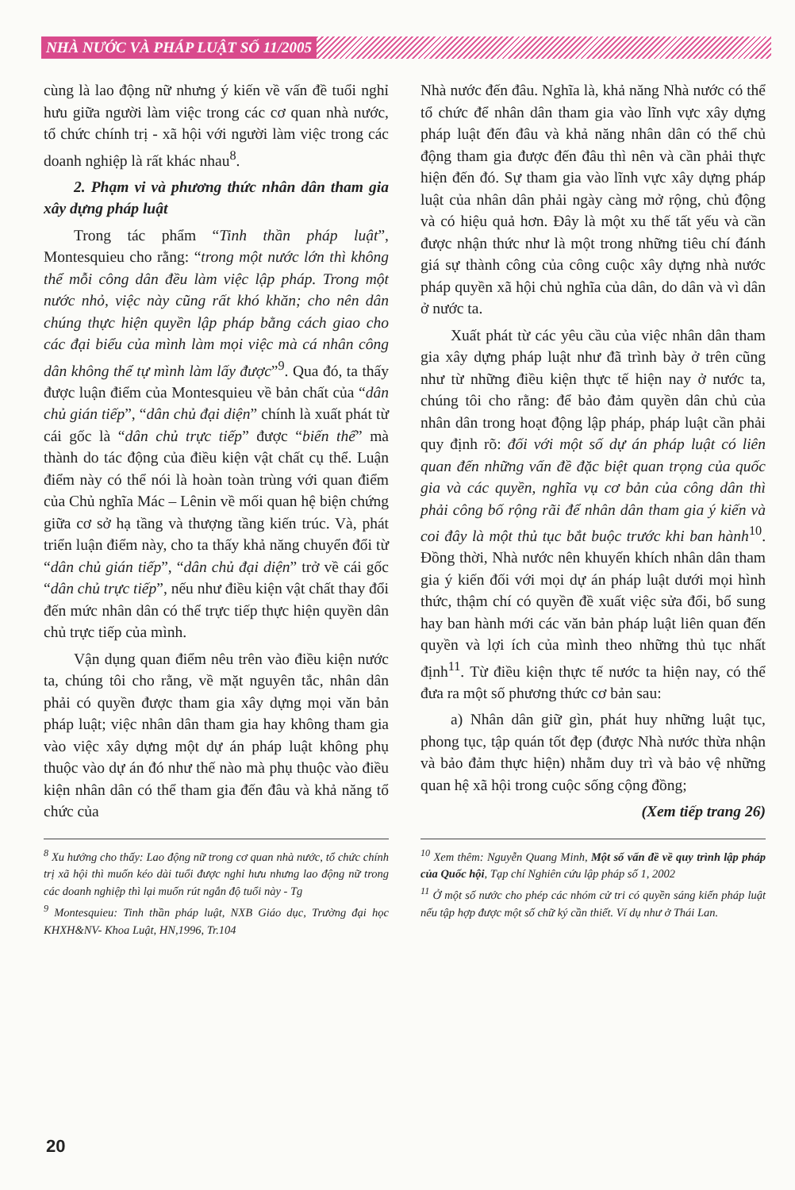NHÀ NƯỚC VÀ PHÁP LUẬT SỐ 11/2005
cùng là lao động nữ nhưng ý kiến về vấn đề tuổi nghỉ hưu giữa người làm việc trong các cơ quan nhà nước, tổ chức chính trị - xã hội với người làm việc trong các doanh nghiệp là rất khác nhau<sup>8</sup>.
2. Phạm vi và phương thức nhân dân tham gia xây dựng pháp luật
Trong tác phẩm “Tinh thần pháp luật”, Montesquieu cho rằng: “trong một nước lớn thì không thể mỗi công dân đều làm việc lập pháp. Trong một nước nhỏ, việc này cũng rất khó khăn; cho nên dân chúng thực hiện quyền lập pháp bằng cách giao cho các đại biểu của mình làm mọi việc mà cá nhân công dân không thể tự mình làm lấy được”<sup>9</sup>. Qua đó, ta thấy được luận điểm của Montesquieu về bản chất của “dân chủ gián tiếp”, “dân chủ đại diện” chính là xuất phát từ cái gốc là “dân chủ trực tiếp” được “biến thể” mà thành do tác động của điều kiện vật chất cụ thể. Luận điểm này có thể nói là hoàn toàn trùng với quan điểm của Chủ nghĩa Mác – Lênin về mối quan hệ biện chứng giữa cơ sở hạ tầng và thượng tầng kiến trúc. Và, phát triển luận điểm này, cho ta thấy khả năng chuyển đổi từ “dân chủ gián tiếp”, “dân chủ đại diện” trở về cái gốc “dân chủ trực tiếp”, nếu như điều kiện vật chất thay đổi đến mức nhân dân có thể trực tiếp thực hiện quyền dân chủ trực tiếp của mình.
Vận dụng quan điểm nêu trên vào điều kiện nước ta, chúng tôi cho rằng, về mặt nguyên tắc, nhân dân phải có quyền được tham gia xây dựng mọi văn bản pháp luật; việc nhân dân tham gia hay không tham gia vào việc xây dựng một dự án pháp luật không phụ thuộc vào dự án đó như thế nào mà phụ thuộc vào điều kiện nhân dân có thể tham gia đến đâu và khả năng tổ chức của
<sup>8</sup> Xu hướng cho thấy: Lao động nữ trong cơ quan nhà nước, tổ chức chính trị xã hội thì muốn kéo dài tuổi được nghỉ hưu nhưng lao động nữ trong các doanh nghiệp thì lại muốn rút ngắn độ tuổi này - Tg
<sup>9</sup> Montesquieu: Tinh thần pháp luật, NXB Giáo dục, Trường đại học KHXH&NV- Khoa Luật, HN,1996, Tr.104
Nhà nước đến đâu. Nghĩa là, khả năng Nhà nước có thể tổ chức để nhân dân tham gia vào lĩnh vực xây dựng pháp luật đến đâu và khả năng nhân dân có thể chủ động tham gia được đến đâu thì nên và cần phải thực hiện đến đó. Sự tham gia vào lĩnh vực xây dựng pháp luật của nhân dân phải ngày càng mở rộng, chủ động và có hiệu quả hơn. Đây là một xu thế tất yếu và cần được nhận thức như là một trong những tiêu chí đánh giá sự thành công của công cuộc xây dựng nhà nước pháp quyền xã hội chủ nghĩa của dân, do dân và vì dân ở nước ta.
Xuất phát từ các yêu cầu của việc nhân dân tham gia xây dựng pháp luật như đã trình bày ở trên cũng như từ những điều kiện thực tế hiện nay ở nước ta, chúng tôi cho rằng: để bảo đảm quyền dân chủ của nhân dân trong hoạt động lập pháp, pháp luật cần phải quy định rõ: đối với một số dự án pháp luật có liên quan đến những vấn đề đặc biệt quan trọng của quốc gia và các quyền, nghĩa vụ cơ bản của công dân thì phải công bố rộng rãi để nhân dân tham gia ý kiến và coi đây là một thủ tục bắt buộc trước khi ban hành<sup>10</sup>. Đồng thời, Nhà nước nên khuyến khích nhân dân tham gia ý kiến đối với mọi dự án pháp luật dưới mọi hình thức, thậm chí có quyền đề xuất việc sửa đổi, bổ sung hay ban hành mới các văn bản pháp luật liên quan đến quyền và lợi ích của mình theo những thủ tục nhất định<sup>11</sup>. Từ điều kiện thực tế nước ta hiện nay, có thể đưa ra một số phương thức cơ bản sau:
a) Nhân dân giữ gìn, phát huy những luật tục, phong tục, tập quán tốt đẹp (được Nhà nước thừa nhận và bảo đảm thực hiện) nhằm duy trì và bảo vệ những quan hệ xã hội trong cuộc sống cộng đồng;
(Xem tiếp trang 26)
<sup>10</sup> Xem thêm: Nguyễn Quang Minh, Một số vấn đề về quy trình lập pháp của Quốc hội, Tạp chí Nghiên cứu lập pháp số 1, 2002
<sup>11</sup> Ở một số nước cho phép các nhóm cử tri có quyền sáng kiến pháp luật nếu tập hợp được một số chữ ký cần thiết. Ví dụ như ở Thái Lan.
20